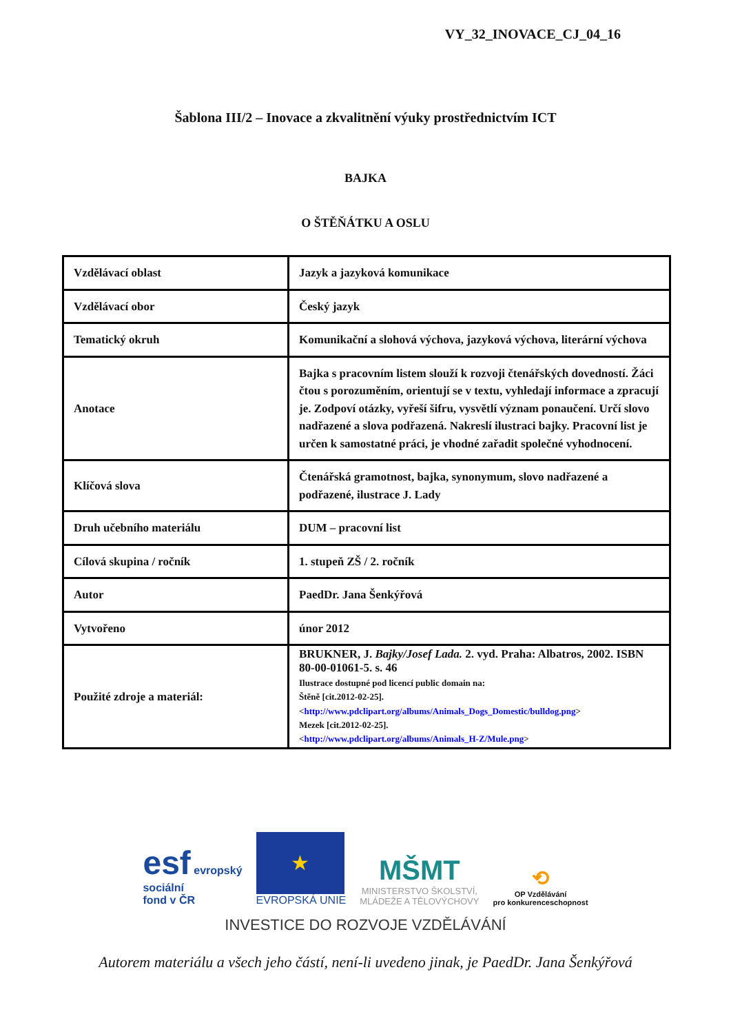VY_32_INOVACE_CJ_04_16
Šablona III/2 – Inovace a zkvalitnění výuky prostřednictvím ICT
BAJKA
O ŠTĚŇÁTKU A OSLU
| Vzdělávací oblast | Jazyk a jazyková komunikace |
| Vzdělávací obor | Český jazyk |
| Tematický okruh | Komunikační a slohová výchova, jazyková výchova, literární výchova |
| Anotace | Bajka s pracovním listem slouží k rozvoji čtenářských dovedností. Žáci čtou s porozuměním, orientují se v textu, vyhledají informace a zpracují je. Zodpoví otázky, vyřeší šifru, vysvětlí význam ponaučení. Určí slovo nadřazené a slova podřazená. Nakreslí ilustraci bajky. Pracovní list je určen k samostatné práci, je vhodné zařadit společné vyhodnocení. |
| Klíčová slova | Čtenářská gramotnost, bajka, synonymum, slovo nadřazené a podřazené, ilustrace J. Lady |
| Druh učebního materiálu | DUM – pracovní list |
| Cílová skupina / ročník | 1. stupeň ZŠ / 2. ročník |
| Autor | PaedDr. Jana Šenkýřová |
| Vytvořeno | únor 2012 |
| Použité zdroje a materiál: | BRUKNER, J. Bajky/Josef Lada. 2. vyd. Praha: Albatros, 2002. ISBN 80-00-01061-5. s. 46 Ilustrace dostupné pod licencí public domain na: Štěně [cit.2012-02-25]. < http://www.pdclipart.org/albums/Animals_Dogs_Domestic/bulldog.png > Mezek [cit.2012-02-25]. < http://www.pdclipart.org/albums/Animals_H-Z/Mule.png > |
esf evropský
sociální
fond v ČR
★
EVROPSKÁ UNIE
MŠMT
MINISTERSTVO ŠKOLSTVÍ,
MLÁDEŽE A TĚLOVÝCHOVY
⟲
OP Vzdělávání
pro konkurenceschopnost
INVESTICE DO ROZVOJE VZDĚLÁVÁNÍ
Autorem materiálu a všech jeho částí, není-li uvedeno jinak, je PaedDr. Jana Šenkýřová